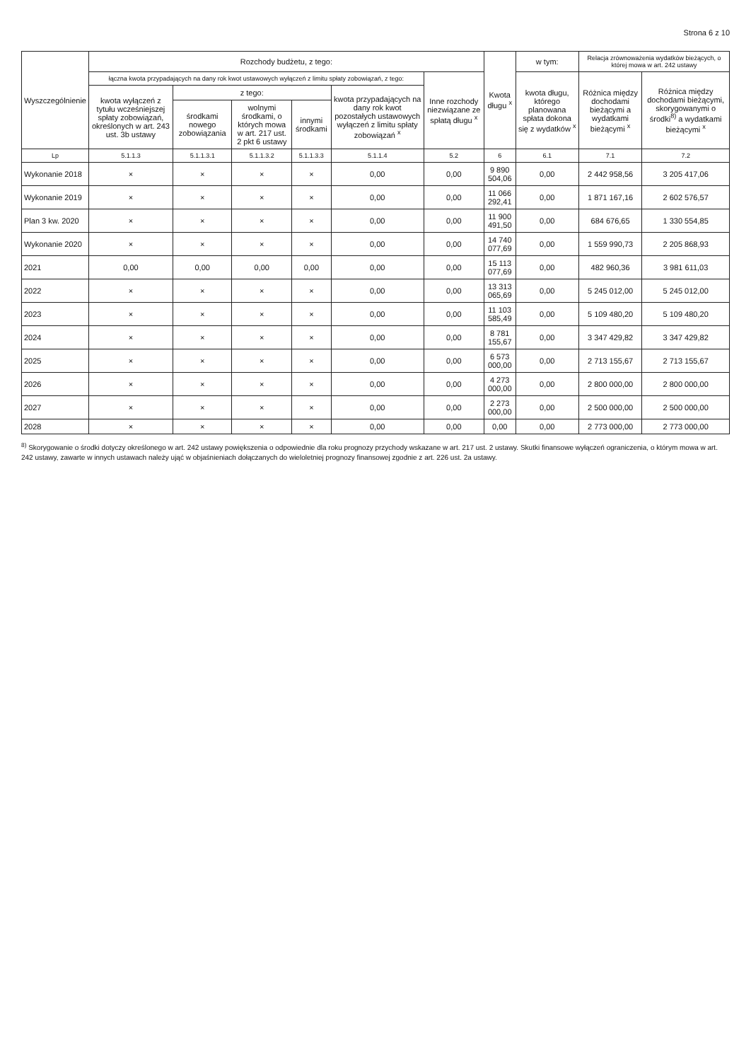Strona 6 z 10
| Wyszczególnienie | Rozchody budżetu, z tego: | | | | | | Kwota długu <sup>x</sup> | w tym: | Relacja zrównoważenia wydatków bieżących, o której mowa w art. 242 ustawy | |
| --- | --- | --- | --- | --- | --- | --- | --- | --- | --- | --- |
| | łączna kwota przypadających na dany rok kwot ustawowych wyłączeń z limitu spłaty zobowiązań, z tego: | | | | | Inne rozchody niezwiązane ze spłatą długu <sup>x</sup> | | kwota długu, którego planowana spłata dokona się z wydatków <sup>x</sup> | Różnica między dochodami bieżącymi a wydatkami bieżącymi <sup>x</sup> | Różnica między dochodami bieżącymi, skorygowanymi o środki<sup>8)</sup> a wydatkami bieżącymi <sup>x</sup> |
| | kwota wyłączeń z tytułu wcześniejszej spłaty zobowiązań, określonych w art. 243 ust. 3b ustawy | z tego: | | | kwota przypadających na dany rok kwot pozostałych ustawowych wyłączeń z limitu spłaty zobowiązań <sup>x</sup> | | | | | |
| | | środkami nowego zobowiązania | wolnymi środkami, o których mowa w art. 217 ust. 2 pkt 6 ustawy | innymi środkami | | | | | | |
| Lp | 5.1.1.3 | 5.1.1.3.1 | 5.1.1.3.2 | 5.1.1.3.3 | 5.1.1.4 | 5.2 | 6 | 6.1 | 7.1 | 7.2 |
| Wykonanie 2018 | × | × | × | × | 0,00 | 0,00 | 9 890 504,06 | 0,00 | 2 442 958,56 | 3 205 417,06 |
| Wykonanie 2019 | × | × | × | × | 0,00 | 0,00 | 11 066 292,41 | 0,00 | 1 871 167,16 | 2 602 576,57 |
| Plan 3 kw. 2020 | × | × | × | × | 0,00 | 0,00 | 11 900 491,50 | 0,00 | 684 676,65 | 1 330 554,85 |
| Wykonanie 2020 | × | × | × | × | 0,00 | 0,00 | 14 740 077,69 | 0,00 | 1 559 990,73 | 2 205 868,93 |
| 2021 | 0,00 | 0,00 | 0,00 | 0,00 | 0,00 | 0,00 | 15 113 077,69 | 0,00 | 482 960,36 | 3 981 611,03 |
| 2022 | × | × | × | × | 0,00 | 0,00 | 13 313 065,69 | 0,00 | 5 245 012,00 | 5 245 012,00 |
| 2023 | × | × | × | × | 0,00 | 0,00 | 11 103 585,49 | 0,00 | 5 109 480,20 | 5 109 480,20 |
| 2024 | × | × | × | × | 0,00 | 0,00 | 8 781 155,67 | 0,00 | 3 347 429,82 | 3 347 429,82 |
| 2025 | × | × | × | × | 0,00 | 0,00 | 6 573 000,00 | 0,00 | 2 713 155,67 | 2 713 155,67 |
| 2026 | × | × | × | × | 0,00 | 0,00 | 4 273 000,00 | 0,00 | 2 800 000,00 | 2 800 000,00 |
| 2027 | × | × | × | × | 0,00 | 0,00 | 2 273 000,00 | 0,00 | 2 500 000,00 | 2 500 000,00 |
| 2028 | × | × | × | × | 0,00 | 0,00 | 0,00 | 0,00 | 2 773 000,00 | 2 773 000,00 |
<sup>8)</sup> Skorygowanie o środki dotyczy określonego w art. 242 ustawy powiększenia o odpowiednie dla roku prognozy przychody wskazane w art. 217 ust. 2 ustawy. Skutki finansowe wyłączeń ograniczenia, o którym mowa w art. 242 ustawy, zawarte w innych ustawach należy ująć w objaśnieniach dołączanych do wieloletniej prognozy finansowej zgodnie z art. 226 ust. 2a ustawy.